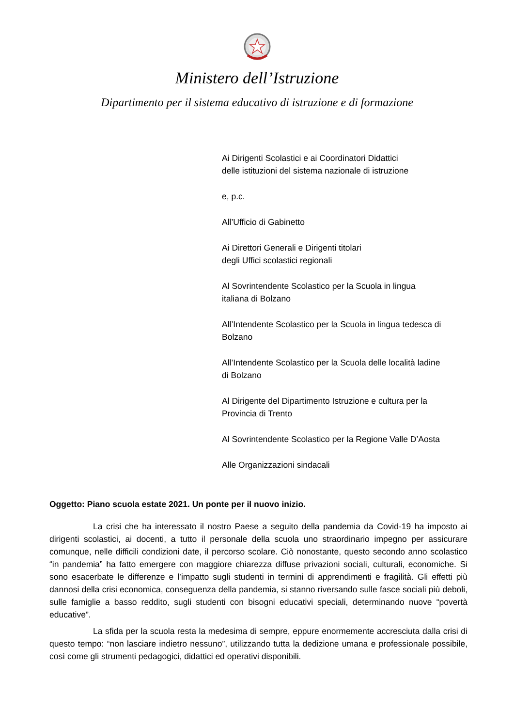Ministero dell’Istruzione
Dipartimento per il sistema educativo di istruzione e di formazione
Ai Dirigenti Scolastici e ai Coordinatori Didattici
delle istituzioni del sistema nazionale di istruzione
e, p.c.
All’Ufficio di Gabinetto
Ai Direttori Generali e Dirigenti titolari
degli Uffici scolastici regionali
Al Sovrintendente Scolastico per la Scuola in lingua
italiana di Bolzano
All’Intendente Scolastico per la Scuola in lingua tedesca di
Bolzano
All’Intendente Scolastico per la Scuola delle località ladine
di Bolzano
Al Dirigente del Dipartimento Istruzione e cultura per la
Provincia di Trento
Al Sovrintendente Scolastico per la Regione Valle D’Aosta
Alle Organizzazioni sindacali
Oggetto: Piano scuola estate 2021. Un ponte per il nuovo inizio.
La crisi che ha interessato il nostro Paese a seguito della pandemia da Covid-19 ha imposto ai dirigenti scolastici, ai docenti, a tutto il personale della scuola uno straordinario impegno per assicurare comunque, nelle difficili condizioni date, il percorso scolare. Ciò nonostante, questo secondo anno scolastico “in pandemia” ha fatto emergere con maggiore chiarezza diffuse privazioni sociali, culturali, economiche. Si sono esacerbate le differenze e l’impatto sugli studenti in termini di apprendimenti e fragilità. Gli effetti più dannosi della crisi economica, conseguenza della pandemia, si stanno riversando sulle fasce sociali più deboli, sulle famiglie a basso reddito, sugli studenti con bisogni educativi speciali, determinando nuove “povertà educative”.
La sfida per la scuola resta la medesima di sempre, eppure enormemente accresciuta dalla crisi di questo tempo: “non lasciare indietro nessuno”, utilizzando tutta la dedizione umana e professionale possibile, così come gli strumenti pedagogici, didattici ed operativi disponibili.